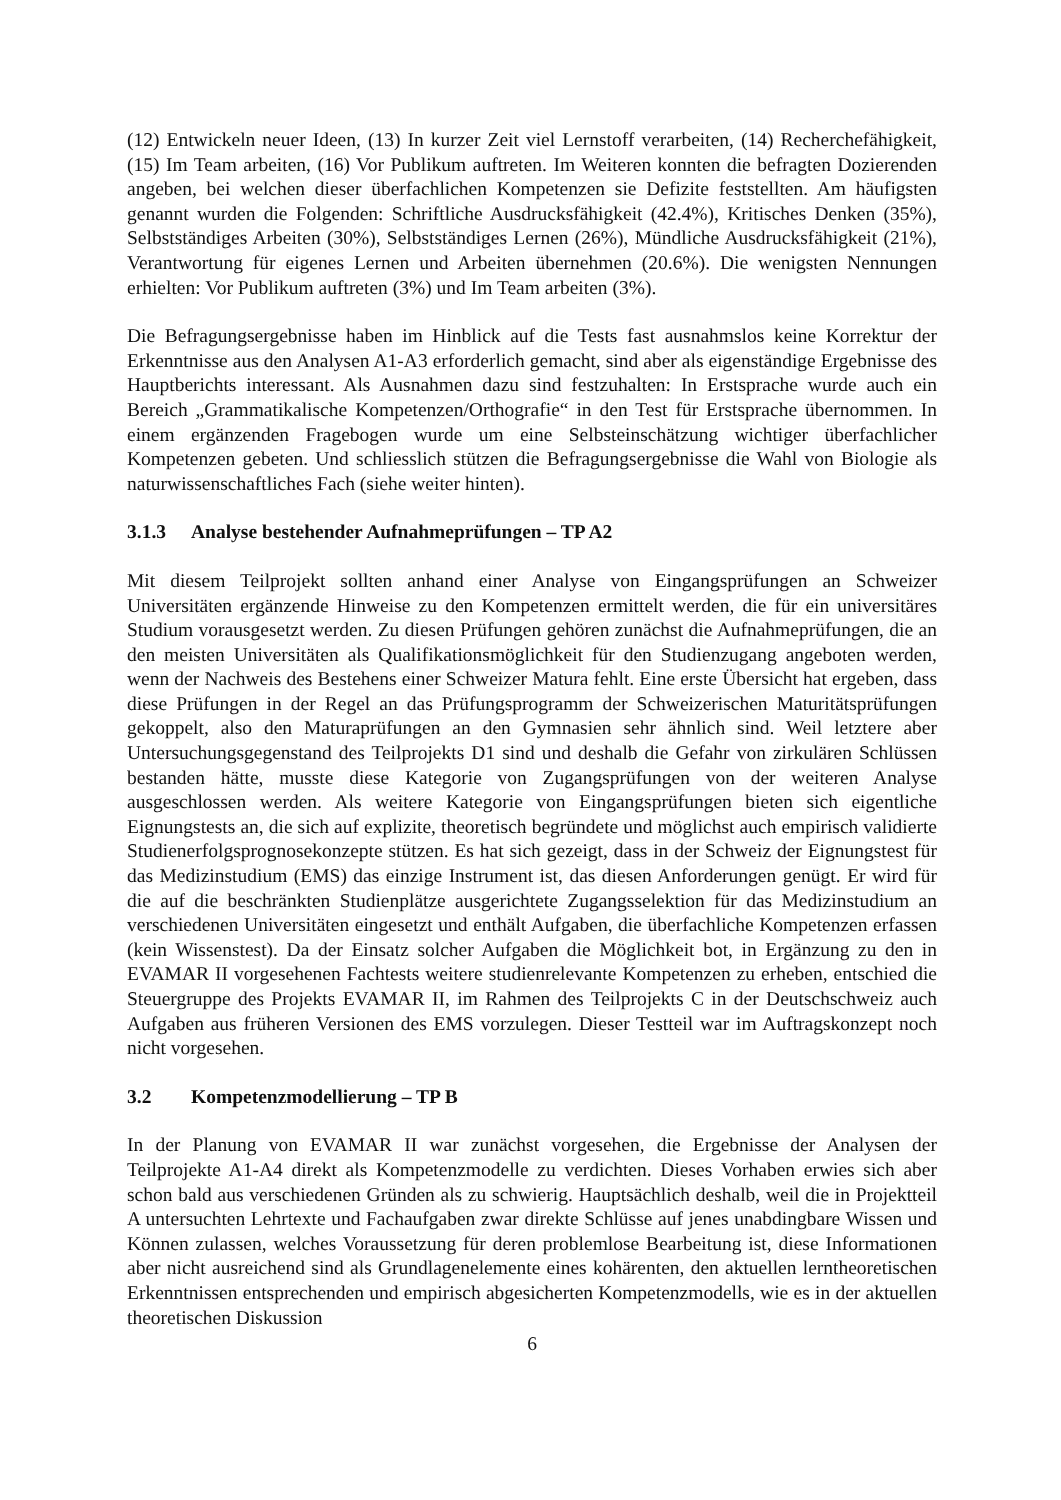(12) Entwickeln neuer Ideen, (13) In kurzer Zeit viel Lernstoff verarbeiten, (14) Recherchefähigkeit, (15) Im Team arbeiten, (16) Vor Publikum auftreten. Im Weiteren konnten die befragten Dozierenden angeben, bei welchen dieser überfachlichen Kompetenzen sie Defizite feststellten. Am häufigsten genannt wurden die Folgenden: Schriftliche Ausdrucksfähigkeit (42.4%), Kritisches Denken (35%), Selbstständiges Arbeiten (30%), Selbstständiges Lernen (26%), Mündliche Ausdrucksfähigkeit (21%), Verantwortung für eigenes Lernen und Arbeiten übernehmen (20.6%). Die wenigsten Nennungen erhielten: Vor Publikum auftreten (3%) und Im Team arbeiten (3%).
Die Befragungsergebnisse haben im Hinblick auf die Tests fast ausnahmslos keine Korrektur der Erkenntnisse aus den Analysen A1-A3 erforderlich gemacht, sind aber als eigenständige Ergebnisse des Hauptberichts interessant. Als Ausnahmen dazu sind festzuhalten: In Erstsprache wurde auch ein Bereich „Grammatikalische Kompetenzen/Orthografie“ in den Test für Erstsprache übernommen. In einem ergänzenden Fragebogen wurde um eine Selbsteinschätzung wichtiger überfachlicher Kompetenzen gebeten. Und schliesslich stützen die Befragungsergebnisse die Wahl von Biologie als naturwissenschaftliches Fach (siehe weiter hinten).
3.1.3 Analyse bestehender Aufnahmeprüfungen – TP A2
Mit diesem Teilprojekt sollten anhand einer Analyse von Eingangsprüfungen an Schweizer Universitäten ergänzende Hinweise zu den Kompetenzen ermittelt werden, die für ein universitäres Studium vorausgesetzt werden. Zu diesen Prüfungen gehören zunächst die Aufnahmeprüfungen, die an den meisten Universitäten als Qualifikationsmöglichkeit für den Studienzugang angeboten werden, wenn der Nachweis des Bestehens einer Schweizer Matura fehlt. Eine erste Übersicht hat ergeben, dass diese Prüfungen in der Regel an das Prüfungsprogramm der Schweizerischen Maturitätsprüfungen gekoppelt, also den Maturaprüfungen an den Gymnasien sehr ähnlich sind. Weil letztere aber Untersuchungsgegenstand des Teilprojekts D1 sind und deshalb die Gefahr von zirkulären Schlüssen bestanden hätte, musste diese Kategorie von Zugangsprüfungen von der weiteren Analyse ausgeschlossen werden. Als weitere Kategorie von Eingangsprüfungen bieten sich eigentliche Eignungstests an, die sich auf explizite, theoretisch begründete und möglichst auch empirisch validierte Studienerfolgsprognosekonzepte stützen. Es hat sich gezeigt, dass in der Schweiz der Eignungstest für das Medizinstudium (EMS) das einzige Instrument ist, das diesen Anforderungen genügt. Er wird für die auf die beschränkten Studienplätze ausgerichtete Zugangsselektion für das Medizinstudium an verschiedenen Universitäten eingesetzt und enthält Aufgaben, die überfachliche Kompetenzen erfassen (kein Wissenstest). Da der Einsatz solcher Aufgaben die Möglichkeit bot, in Ergänzung zu den in EVAMAR II vorgesehenen Fachtests weitere studienrelevante Kompetenzen zu erheben, entschied die Steuergruppe des Projekts EVAMAR II, im Rahmen des Teilprojekts C in der Deutschschweiz auch Aufgaben aus früheren Versionen des EMS vorzulegen. Dieser Testteil war im Auftragskonzept noch nicht vorgesehen.
3.2 Kompetenzmodellierung – TP B
In der Planung von EVAMAR II war zunächst vorgesehen, die Ergebnisse der Analysen der Teilprojekte A1-A4 direkt als Kompetenzmodelle zu verdichten. Dieses Vorhaben erwies sich aber schon bald aus verschiedenen Gründen als zu schwierig. Hauptsächlich deshalb, weil die in Projektteil A untersuchten Lehrtexte und Fachaufgaben zwar direkte Schlüsse auf jenes unabdingbare Wissen und Können zulassen, welches Voraussetzung für deren problemlose Bearbeitung ist, diese Informationen aber nicht ausreichend sind als Grundlagenelemente eines kohärenten, den aktuellen lerntheoretischen Erkenntnissen entsprechenden und empirisch abgesicherten Kompetenzmodells, wie es in der aktuellen theoretischen Diskussion
6